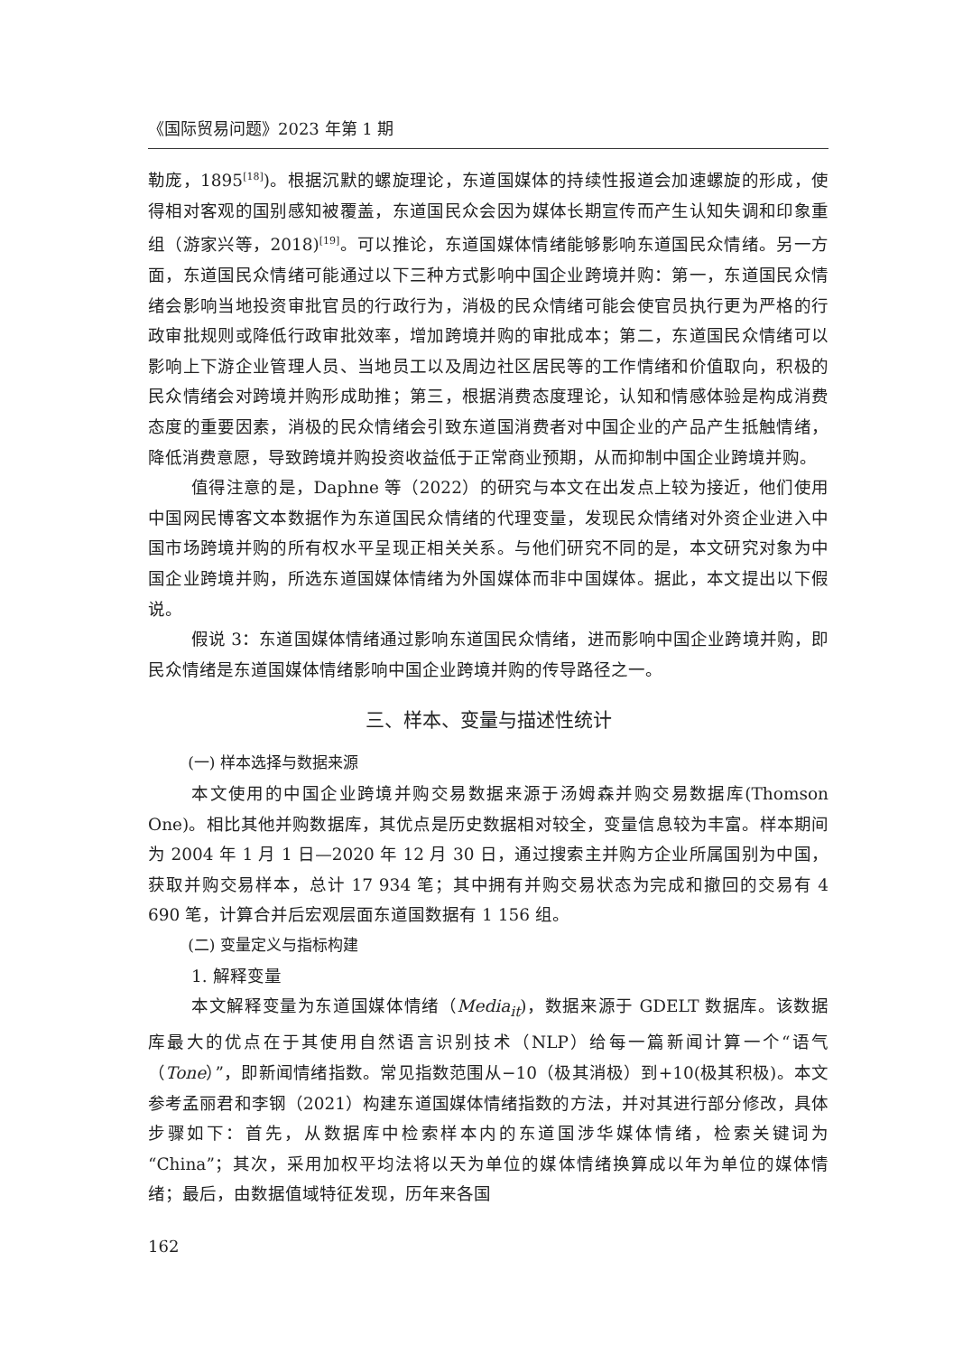《国际贸易问题》2023 年第 1 期
勒庞，1895<sup>[18]</sup>)。根据沉默的螺旋理论，东道国媒体的持续性报道会加速螺旋的形成，使得相对客观的国别感知被覆盖，东道国民众会因为媒体长期宣传而产生认知失调和印象重组（游家兴等，2018)<sup>[19]</sup>。可以推论，东道国媒体情绪能够影响东道国民众情绪。另一方面，东道国民众情绪可能通过以下三种方式影响中国企业跨境并购：第一，东道国民众情绪会影响当地投资审批官员的行政行为，消极的民众情绪可能会使官员执行更为严格的行政审批规则或降低行政审批效率，增加跨境并购的审批成本；第二，东道国民众情绪可以影响上下游企业管理人员、当地员工以及周边社区居民等的工作情绪和价值取向，积极的民众情绪会对跨境并购形成助推；第三，根据消费态度理论，认知和情感体验是构成消费态度的重要因素，消极的民众情绪会引致东道国消费者对中国企业的产品产生抵触情绪，降低消费意愿，导致跨境并购投资收益低于正常商业预期，从而抑制中国企业跨境并购。
值得注意的是，Daphne 等（2022）的研究与本文在出发点上较为接近，他们使用中国网民博客文本数据作为东道国民众情绪的代理变量，发现民众情绪对外资企业进入中国市场跨境并购的所有权水平呈现正相关关系。与他们研究不同的是，本文研究对象为中国企业跨境并购，所选东道国媒体情绪为外国媒体而非中国媒体。据此，本文提出以下假说。
假说 3：东道国媒体情绪通过影响东道国民众情绪，进而影响中国企业跨境并购，即民众情绪是东道国媒体情绪影响中国企业跨境并购的传导路径之一。
三、样本、变量与描述性统计
(一) 样本选择与数据来源
本文使用的中国企业跨境并购交易数据来源于汤姆森并购交易数据库(Thomson One)。相比其他并购数据库，其优点是历史数据相对较全，变量信息较为丰富。样本期间为 2004 年 1 月 1 日—2020 年 12 月 30 日，通过搜索主并购方企业所属国别为中国，获取并购交易样本，总计 17 934 笔；其中拥有并购交易状态为完成和撤回的交易有 4 690 笔，计算合并后宏观层面东道国数据有 1 156 组。
(二) 变量定义与指标构建
1. 解释变量
本文解释变量为东道国媒体情绪（Media<sub>it</sub>)，数据来源于 GDELT 数据库。该数据库最大的优点在于其使用自然语言识别技术（NLP）给每一篇新闻计算一个“语气（Tone）”，即新闻情绪指数。常见指数范围从−10（极其消极）到+10(极其积极)。本文参考孟丽君和李钢（2021）构建东道国媒体情绪指数的方法，并对其进行部分修改，具体步骤如下：首先，从数据库中检索样本内的东道国涉华媒体情绪，检索关键词为“China”；其次，采用加权平均法将以天为单位的媒体情绪换算成以年为单位的媒体情绪；最后，由数据值域特征发现，历年来各国
162